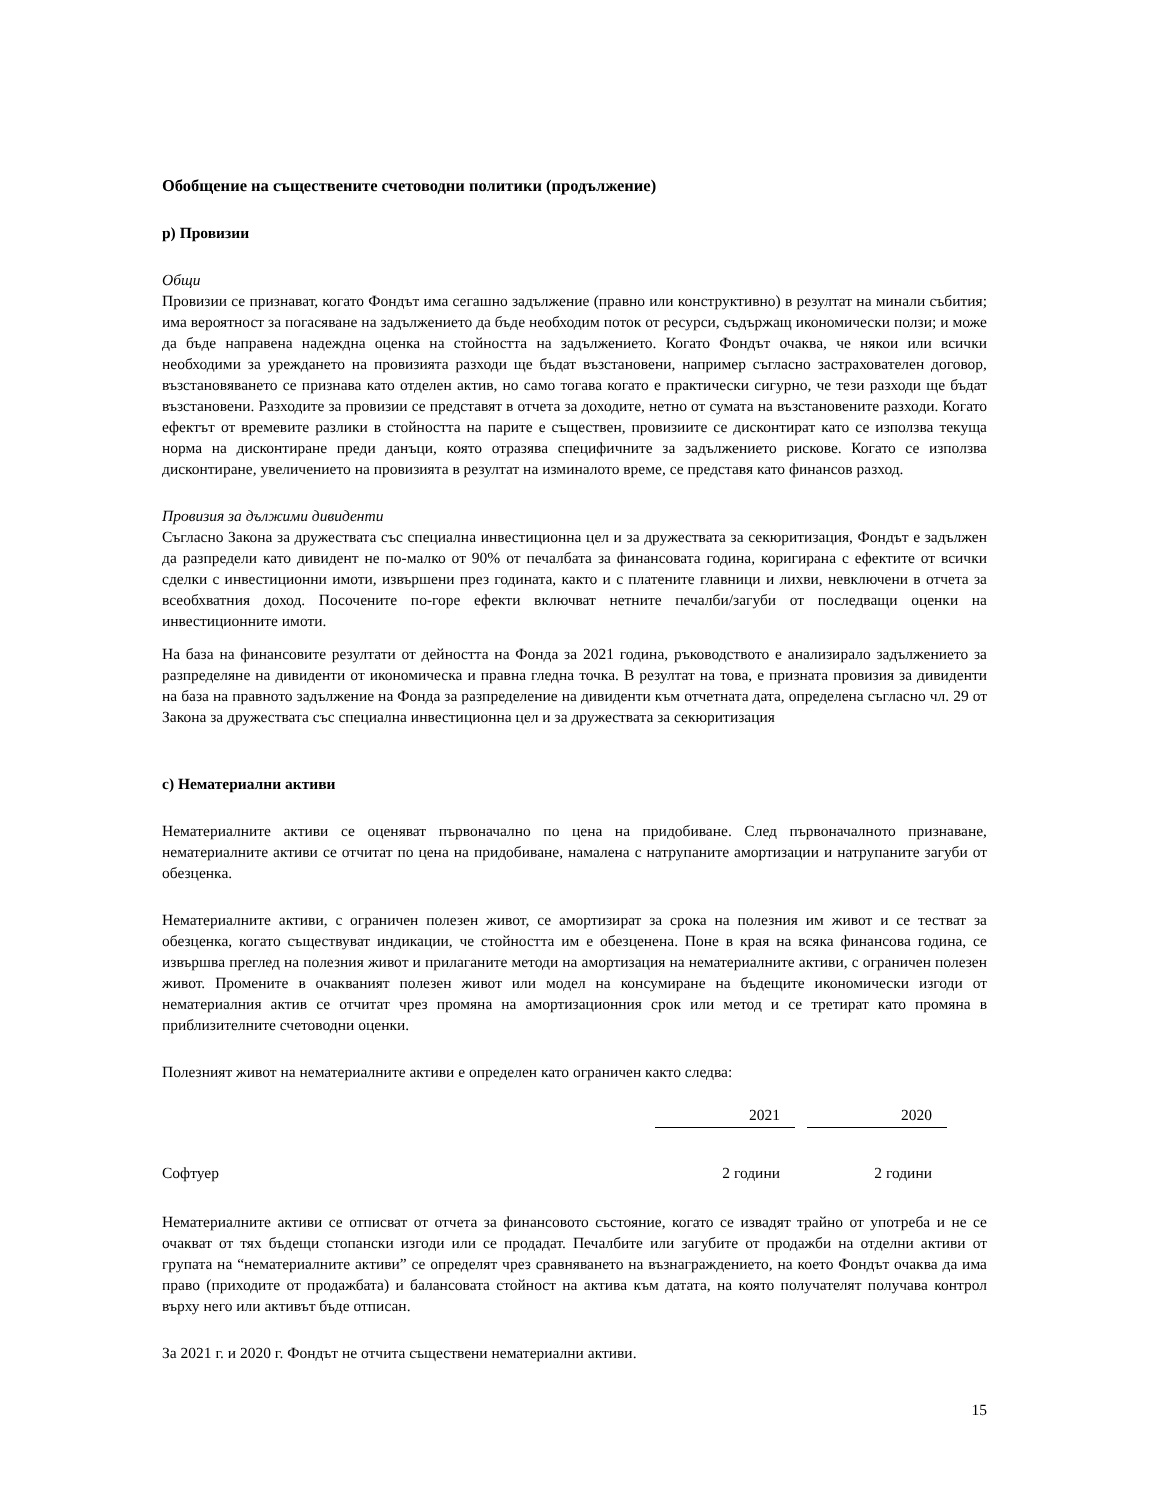Обобщение на съществените счетоводни политики (продължение)
р) Провизии
Общи
Провизии се признават, когато Фондът има сегашно задължение (правно или конструктивно) в резултат на минали събития; има вероятност за погасяване на задължението да бъде необходим поток от ресурси, съдържащ икономически ползи; и може да бъде направена надеждна оценка на стойността на задължението. Когато Фондът очаква, че някои или всички необходими за уреждането на провизията разходи ще бъдат възстановени, например съгласно застрахователен договор, възстановяването се признава като отделен актив, но само тогава когато е практически сигурно, че тези разходи ще бъдат възстановени. Разходите за провизии се представят в отчета за доходите, нетно от сумата на възстановените разходи. Когато ефектът от времевите разлики в стойността на парите е съществен, провизиите се дисконтират като се използва текуща норма на дисконтиране преди данъци, която отразява специфичните за задължението рискове. Когато се използва дисконтиране, увеличението на провизията в резултат на изминалото време, се представя като финансов разход.
Провизия за дължими дивиденти
Съгласно Закона за дружествата със специална инвестиционна цел и за дружествата за секюритизация, Фондът е задължен да разпредели като дивидент не по-малко от 90% от печалбата за финансовата година, коригирана с ефектите от всички сделки с инвестиционни имоти, извършени през годината, както и с платените главници и лихви, невключени в отчета за всеобхватния доход. Посочените по-горе ефекти включват нетните печалби/загуби от последващи оценки на инвестиционните имоти.
На база на финансовите резултати от дейността на Фонда за 2021 година, ръководството е анализирало задължението за разпределяне на дивиденти от икономическа и правна гледна точка. В резултат на това, е призната провизия за дивиденти на база на правното задължение на Фонда за разпределение на дивиденти към отчетната дата, определена съгласно чл. 29 от Закона за дружествата със специална инвестиционна цел и за дружествата за секюритизация
с) Нематериални активи
Нематериалните активи се оценяват първоначално по цена на придобиване. След първоначалното признаване, нематериалните активи се отчитат по цена на придобиване, намалена с натрупаните амортизации и натрупаните загуби от обезценка.
Нематериалните активи, с ограничен полезен живот, се амортизират за срока на полезния им живот и се тестват за обезценка, когато съществуват индикации, че стойността им е обезценена. Поне в края на всяка финансова година, се извършва преглед на полезния живот и прилаганите методи на амортизация на нематериалните активи, с ограничен полезен живот. Промените в очакваният полезен живот или модел на консумиране на бъдещите икономически изгоди от нематериалния актив се отчитат чрез промяна на амортизационния срок или метод и се третират като промяна в приблизителните счетоводни оценки.
Полезният живот на нематериалните активи е определен като ограничен както следва:
| | 2021 | | 2020 | |
| --- | --- | --- | --- | --- |
| Софтуер | 2 години | | 2 години | |
Нематериалните активи се отписват от отчета за финансовото състояние, когато се извадят трайно от употреба и не се очакват от тях бъдещи стопански изгоди или се продадат. Печалбите или загубите от продажби на отделни активи от групата на “нематериалните активи” се определят чрез сравняването на възнаграждението, на което Фондът очаква да има право (приходите от продажбата) и балансовата стойност на актива към датата, на която получателят получава контрол върху него или активът бъде отписан.
За 2021 г. и 2020 г. Фондът не отчита съществени нематериални активи.
15